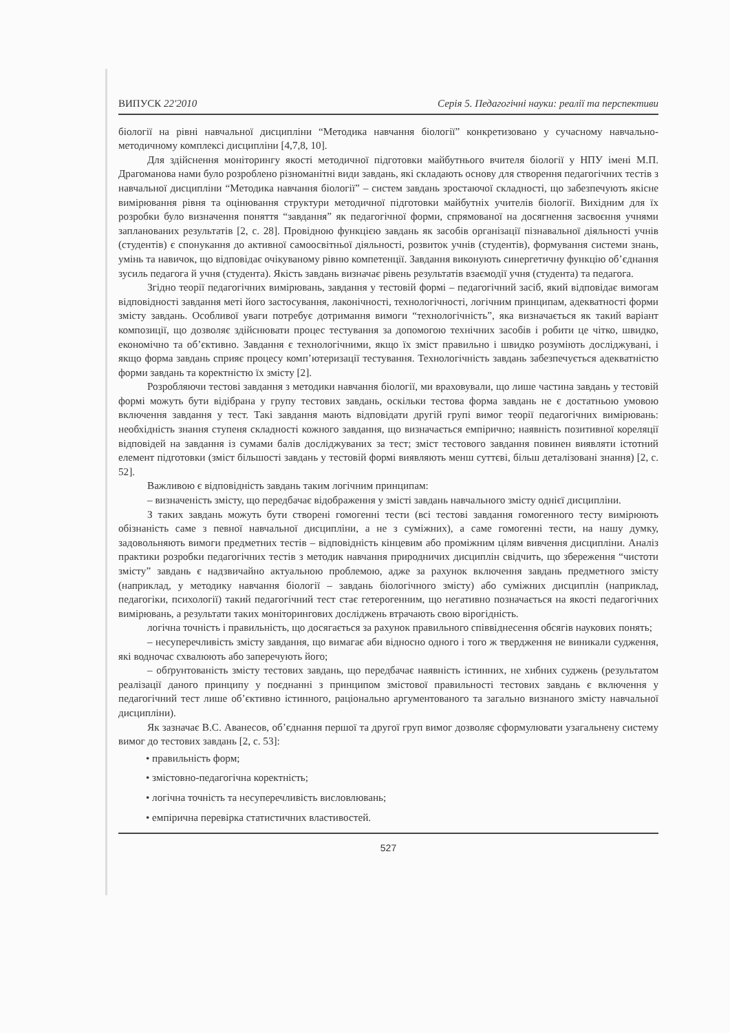ВИПУСК 22'2010 Серія 5. Педагогічні науки: реалії та перспективи
біології на рівні навчальної дисципліни “Методика навчання біології” конкретизовано у сучасному навчально-методичному комплексі дисципліни [4,7,8, 10].
Для здійснення моніторингу якості методичної підготовки майбутнього вчителя біології у НПУ імені М.П. Драгоманова нами було розроблено різноманітні види завдань, які складають основу для створення педагогічних тестів з навчальної дисципліни “Методика навчання біології” – систем завдань зростаючої складності, що забезпечують якісне вимірювання рівня та оцінювання структури методичної підготовки майбутніх учителів біології. Вихідним для їх розробки було визначення поняття “завдання” як педагогічної форми, спрямованої на досягнення засвоєння учнями запланованих результатів [2, с. 28]. Провідною функцією завдань як засобів організації пізнавальної діяльності учнів (студентів) є спонукання до активної самоосвітньої діяльності, розвиток учнів (студентів), формування системи знань, умінь та навичок, що відповідає очікуваному рівню компетенції. Завдання виконують синергетичну функцію об’єднання зусиль педагога й учня (студента). Якість завдань визначає рівень результатів взаємодії учня (студента) та педагога.
Згідно теорії педагогічних вимірювань, завдання у тестовій формі – педагогічний засіб, який відповідає вимогам відповідності завдання меті його застосування, лаконічності, технологічності, логічним принципам, адекватності форми змісту завдань. Особливої уваги потребує дотримання вимоги “технологічність”, яка визначається як такий варіант композиції, що дозволяє здійснювати процес тестування за допомогою технічних засобів і робити це чітко, швидко, економічно та об’єктивно. Завдання є технологічними, якщо їх зміст правильно і швидко розуміють досліджувані, і якщо форма завдань сприяє процесу комп’ютеризації тестування. Технологічність завдань забезпечується адекватністю форми завдань та коректністю їх змісту [2].
Розробляючи тестові завдання з методики навчання біології, ми враховували, що лише частина завдань у тестовій формі можуть бути відібрана у групу тестових завдань, оскільки тестова форма завдань не є достатньою умовою включення завдання у тест. Такі завдання мають відповідати другій групі вимог теорії педагогічних вимірювань: необхідність знання ступеня складності кожного завдання, що визначається емпірично; наявність позитивної кореляції відповідей на завдання із сумами балів досліджуваних за тест; зміст тестового завдання повинен виявляти істотний елемент підготовки (зміст більшості завдань у тестовій формі виявляють менш суттєві, більш деталізовані знання) [2, с. 52].
Важливою є відповідність завдань таким логічним принципам:
– визначеність змісту, що передбачає відображення у змісті завдань навчального змісту однієї дисципліни.
З таких завдань можуть бути створені гомогенні тести (всі тестові завдання гомогенного тесту вимірюють обізнаність саме з певної навчальної дисципліни, а не з суміжних), а саме гомогенні тести, на нашу думку, задовольняють вимоги предметних тестів – відповідність кінцевим або проміжним цілям вивчення дисципліни. Аналіз практики розробки педагогічних тестів з методик навчання природничих дисциплін свідчить, що збереження “чистоти змісту” завдань є надзвичайно актуальною проблемою, адже за рахунок включення завдань предметного змісту (наприклад, у методику навчання біології – завдань біологічного змісту) або суміжних дисциплін (наприклад, педагогіки, психології) такий педагогічний тест стає гетерогенним, що негативно позначається на якості педагогічних вимірювань, а результати таких моніторингових досліджень втрачають свою вірогідність.
логічна точність і правильність, що досягається за рахунок правильного співвіднесення обсягів наукових понять;
– несуперечливість змісту завдання, що вимагає аби відносно одного і того ж твердження не виникали судження, які водночас схвалюють або заперечують його;
– обґрунтованість змісту тестових завдань, що передбачає наявність істинних, не хибних суджень (результатом реалізації даного принципу у поєднанні з принципом змістової правильності тестових завдань є включення у педагогічний тест лише об’єктивно істинного, раціонально аргументованого та загально визнаного змісту навчальної дисципліни).
Як зазначає В.С. Аванесов, об’єднання першої та другої груп вимог дозволяє сформулювати узагальнену систему вимог до тестових завдань [2, с. 53]:
• правильність форм;
• змістовно-педагогічна коректність;
• логічна точність та несуперечливість висловлювань;
• емпірична перевірка статистичних властивостей.
527